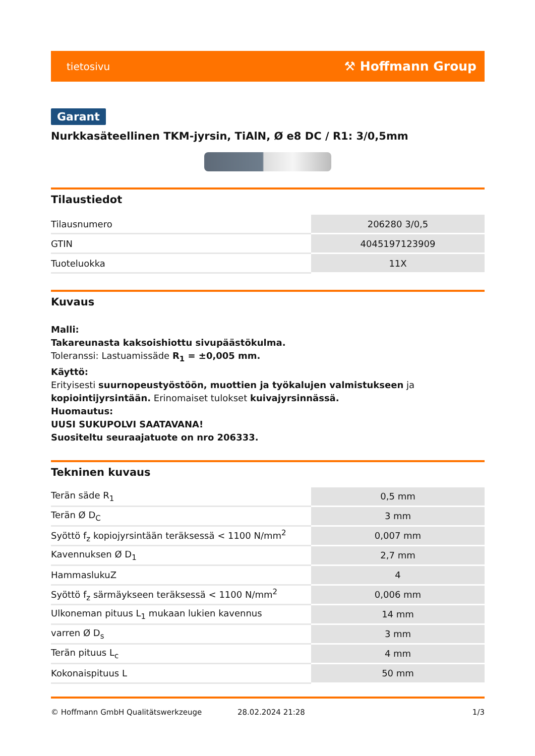tietosivu ⚒ Hoffmann Group
Garant
Nurkkasäteellinen TKM-jyrsin, TiAlN, Ø e8 DC / R1: 3/0,5mm
Tilaustiedot
| Tilausnumero | 206280 3/0,5 |
| GTIN | 4045197123909 |
| Tuoteluokka | 11X |
Kuvaus
Malli:
Takareunasta kaksoishiottu sivupäästökulma.
Toleranssi: Lastuamissäde R<sub>1</sub> = ±0,005 mm.
Käyttö:
Erityisesti suurnopeustyöstöön, muottien ja työkalujen valmistukseen ja kopiointijyrsintään. Erinomaiset tulokset kuivajyrsinnässä.
Huomautus:
UUSI SUKUPOLVI SAATAVANA!
Suositeltu seuraajatuote on nro 206333.
Tekninen kuvaus
| Terän säde R<sub>1</sub> | 0,5 mm |
| Terän Ø D<sub>C</sub> | 3 mm |
| Syöttö f<sub>z</sub> kopiojyrsintään teräksessä < 1100 N/mm<sup>2</sup> | 0,007 mm |
| Kavennuksen Ø D<sub>1</sub> | 2,7 mm |
| HammaslukuZ | 4 |
| Syöttö f<sub>z</sub> särmäykseen teräksessä < 1100 N/mm<sup>2</sup> | 0,006 mm |
| Ulkoneman pituus L<sub>1</sub> mukaan lukien kavennus | 14 mm |
| varren Ø D<sub>s</sub> | 3 mm |
| Terän pituus L<sub>c</sub> | 4 mm |
| Kokonaispituus L | 50 mm |
© Hoffmann GmbH Qualitätswerkzeuge 28.02.2024 21:28 1/3